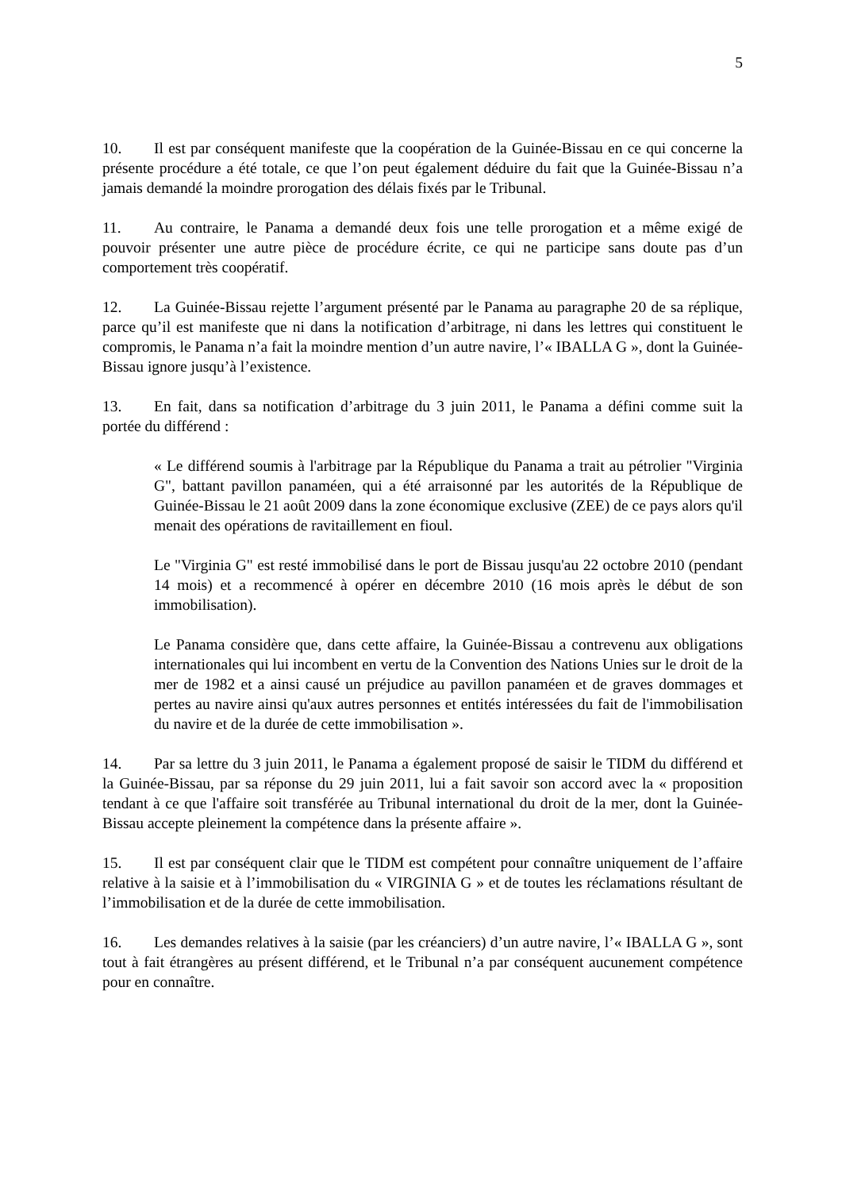5
10. Il est par conséquent manifeste que la coopération de la Guinée-Bissau en ce qui concerne la présente procédure a été totale, ce que l’on peut également déduire du fait que la Guinée-Bissau n’a jamais demandé la moindre prorogation des délais fixés par le Tribunal.
11. Au contraire, le Panama a demandé deux fois une telle prorogation et a même exigé de pouvoir présenter une autre pièce de procédure écrite, ce qui ne participe sans doute pas d’un comportement très coopératif.
12. La Guinée-Bissau rejette l’argument présenté par le Panama au paragraphe 20 de sa réplique, parce qu’il est manifeste que ni dans la notification d’arbitrage, ni dans les lettres qui constituent le compromis, le Panama n’a fait la moindre mention d’un autre navire, l’« IBALLA G », dont la Guinée-Bissau ignore jusqu’à l’existence.
13. En fait, dans sa notification d’arbitrage du 3 juin 2011, le Panama a défini comme suit la portée du différend :
« Le différend soumis à l'arbitrage par la République du Panama a trait au pétrolier "Virginia G", battant pavillon panaméen, qui a été arraisonné par les autorités de la République de Guinée-Bissau le 21 août 2009 dans la zone économique exclusive (ZEE) de ce pays alors qu'il menait des opérations de ravitaillement en fioul.
Le "Virginia G" est resté immobilisé dans le port de Bissau jusqu'au 22 octobre 2010 (pendant 14 mois) et a recommencé à opérer en décembre 2010 (16 mois après le début de son immobilisation).
Le Panama considère que, dans cette affaire, la Guinée-Bissau a contrevenu aux obligations internationales qui lui incombent en vertu de la Convention des Nations Unies sur le droit de la mer de 1982 et a ainsi causé un préjudice au pavillon panaméen et de graves dommages et pertes au navire ainsi qu'aux autres personnes et entités intéressées du fait de l'immobilisation du navire et de la durée de cette immobilisation ».
14. Par sa lettre du 3 juin 2011, le Panama a également proposé de saisir le TIDM du différend et la Guinée-Bissau, par sa réponse du 29 juin 2011, lui a fait savoir son accord avec la « proposition tendant à ce que l'affaire soit transférée au Tribunal international du droit de la mer, dont la Guinée-Bissau accepte pleinement la compétence dans la présente affaire ».
15. Il est par conséquent clair que le TIDM est compétent pour connaître uniquement de l’affaire relative à la saisie et à l’immobilisation du « VIRGINIA G » et de toutes les réclamations résultant de l’immobilisation et de la durée de cette immobilisation.
16. Les demandes relatives à la saisie (par les créanciers) d’un autre navire, l’« IBALLA G », sont tout à fait étrangères au présent différend, et le Tribunal n’a par conséquent aucunement compétence pour en connaître.